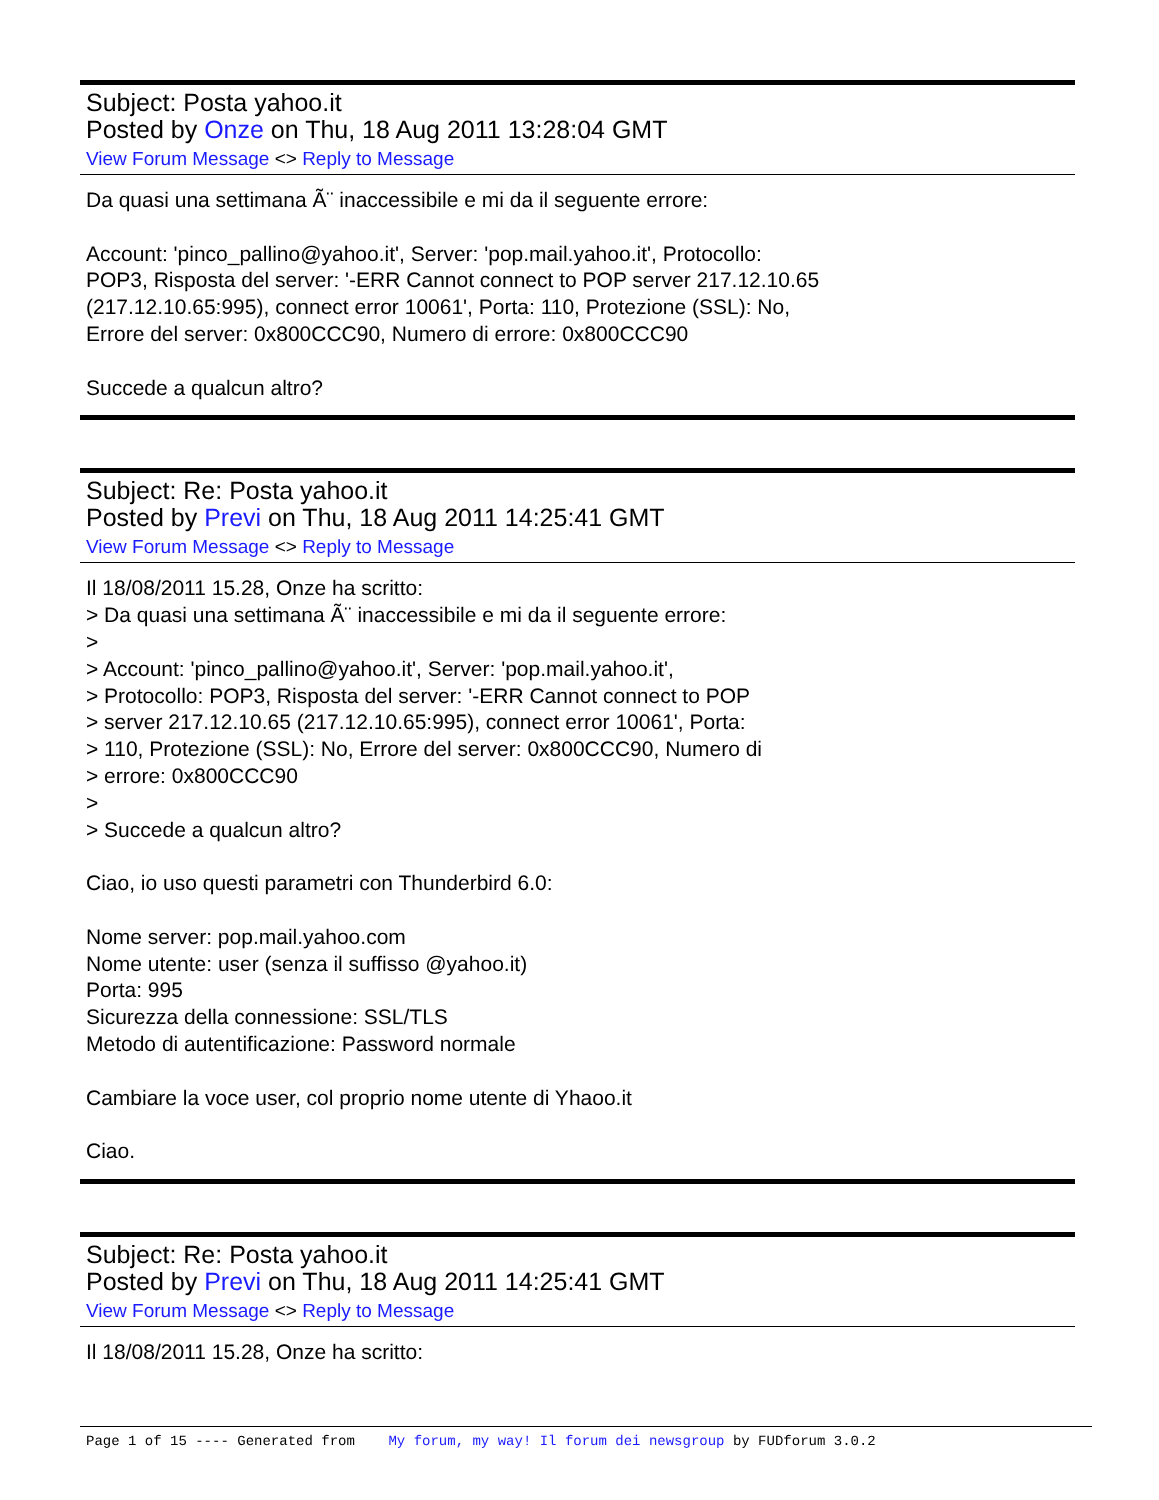Subject: Posta yahoo.it
Posted by Onze on Thu, 18 Aug 2011 13:28:04 GMT
View Forum Message <> Reply to Message
Da quasi una settimana Ã¨ inaccessibile e mi da il seguente errore:
Account: 'pinco_pallino@yahoo.it', Server: 'pop.mail.yahoo.it', Protocollo:
POP3, Risposta del server: '-ERR Cannot connect to POP server 217.12.10.65
(217.12.10.65:995), connect error 10061', Porta: 110, Protezione (SSL): No,
Errore del server: 0x800CCC90, Numero di errore: 0x800CCC90
Succede a qualcun altro?
Subject: Re: Posta yahoo.it
Posted by Previ on Thu, 18 Aug 2011 14:25:41 GMT
View Forum Message <> Reply to Message
Il 18/08/2011 15.28, Onze ha scritto:
> Da quasi una settimana Ã¨ inaccessibile e mi da il seguente errore:
>
> Account: 'pinco_pallino@yahoo.it', Server: 'pop.mail.yahoo.it',
> Protocollo: POP3, Risposta del server: '-ERR Cannot connect to POP
> server 217.12.10.65 (217.12.10.65:995), connect error 10061', Porta:
> 110, Protezione (SSL): No, Errore del server: 0x800CCC90, Numero di
> errore: 0x800CCC90
>
> Succede a qualcun altro?
Ciao, io uso questi parametri con Thunderbird 6.0:
Nome server: pop.mail.yahoo.com
Nome utente: user (senza il suffisso @yahoo.it)
Porta: 995
Sicurezza della connessione: SSL/TLS
Metodo di autentificazione: Password normale
Cambiare la voce user, col proprio nome utente di Yhaoo.it
Ciao.
Subject: Re: Posta yahoo.it
Posted by Previ on Thu, 18 Aug 2011 14:25:41 GMT
View Forum Message <> Reply to Message
Il 18/08/2011 15.28, Onze ha scritto:
Page 1 of 15 ---- Generated from My forum, my way! Il forum dei newsgroup by FUDforum 3.0.2